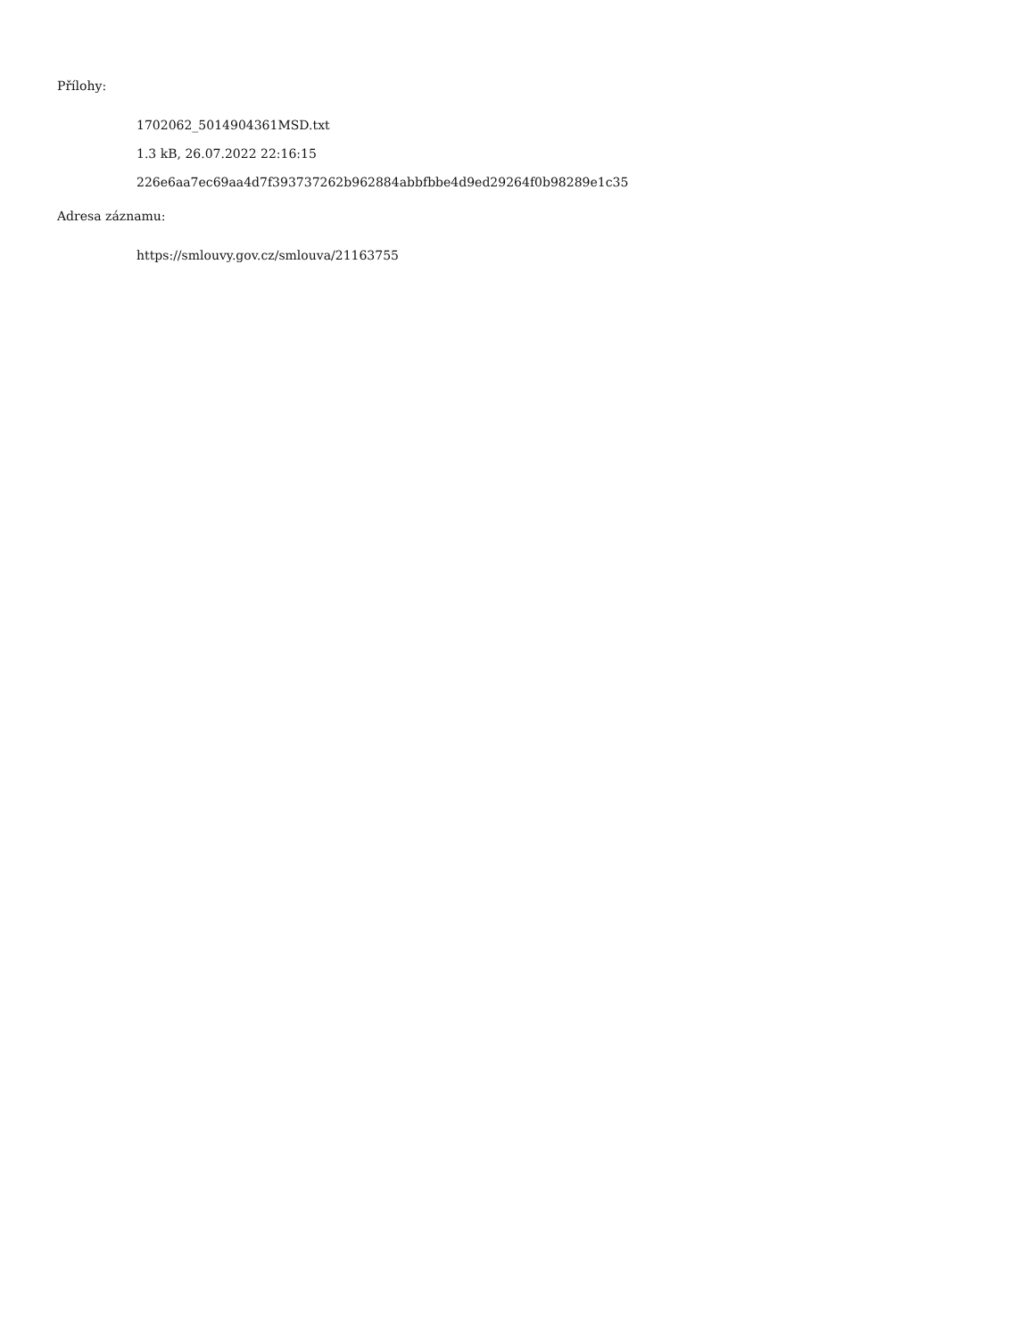Přílohy:
1702062_5014904361MSD.txt
1.3 kB, 26.07.2022 22:16:15
226e6aa7ec69aa4d7f393737262b962884abbfbbe4d9ed29264f0b98289e1c35
Adresa záznamu:
https://smlouvy.gov.cz/smlouva/21163755